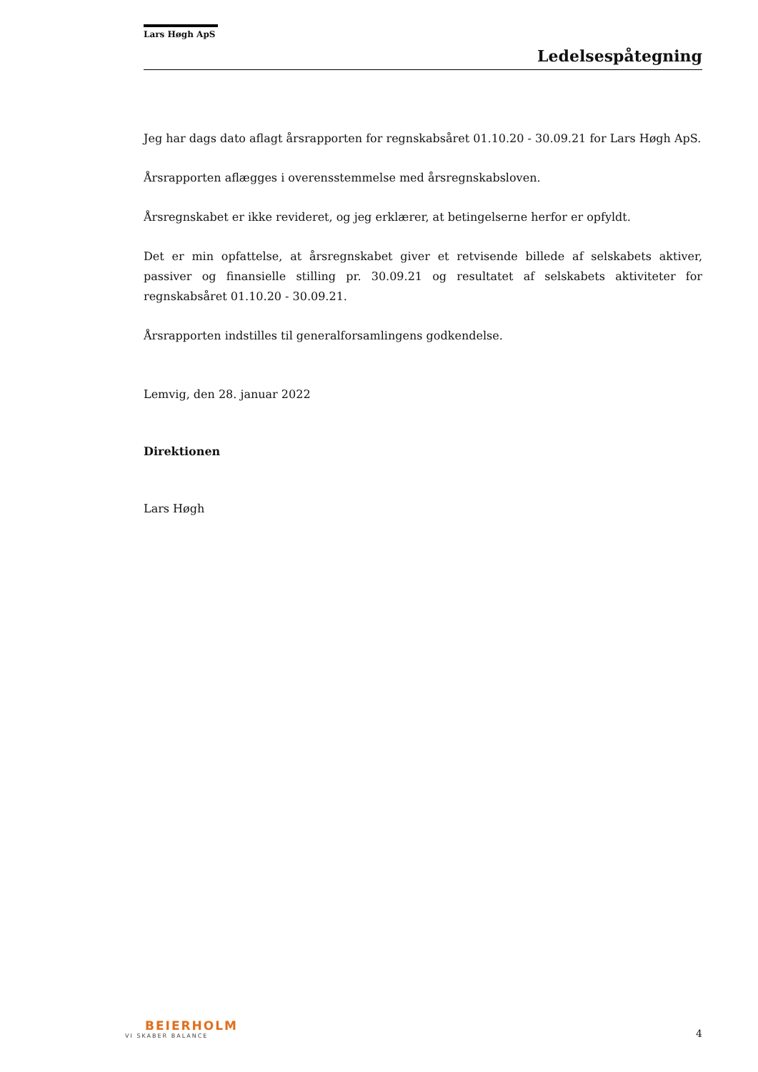Lars Høgh ApS
Ledelsespåtegning
Jeg har dags dato aflagt årsrapporten for regnskabsåret 01.10.20 - 30.09.21 for Lars Høgh ApS.
Årsrapporten aflægges i overensstemmelse med årsregnskabsloven.
Årsregnskabet er ikke revideret, og jeg erklærer, at betingelserne herfor er opfyldt.
Det er min opfattelse, at årsregnskabet giver et retvisende billede af selskabets aktiver, passiver og finansielle stilling pr. 30.09.21 og resultatet af selskabets aktiviteter for regnskabsåret 01.10.20 - 30.09.21.
Årsrapporten indstilles til generalforsamlingens godkendelse.
Lemvig, den 28. januar 2022
Direktionen
Lars Høgh
BEIERHOLM
VI SKABER BALANCE
4